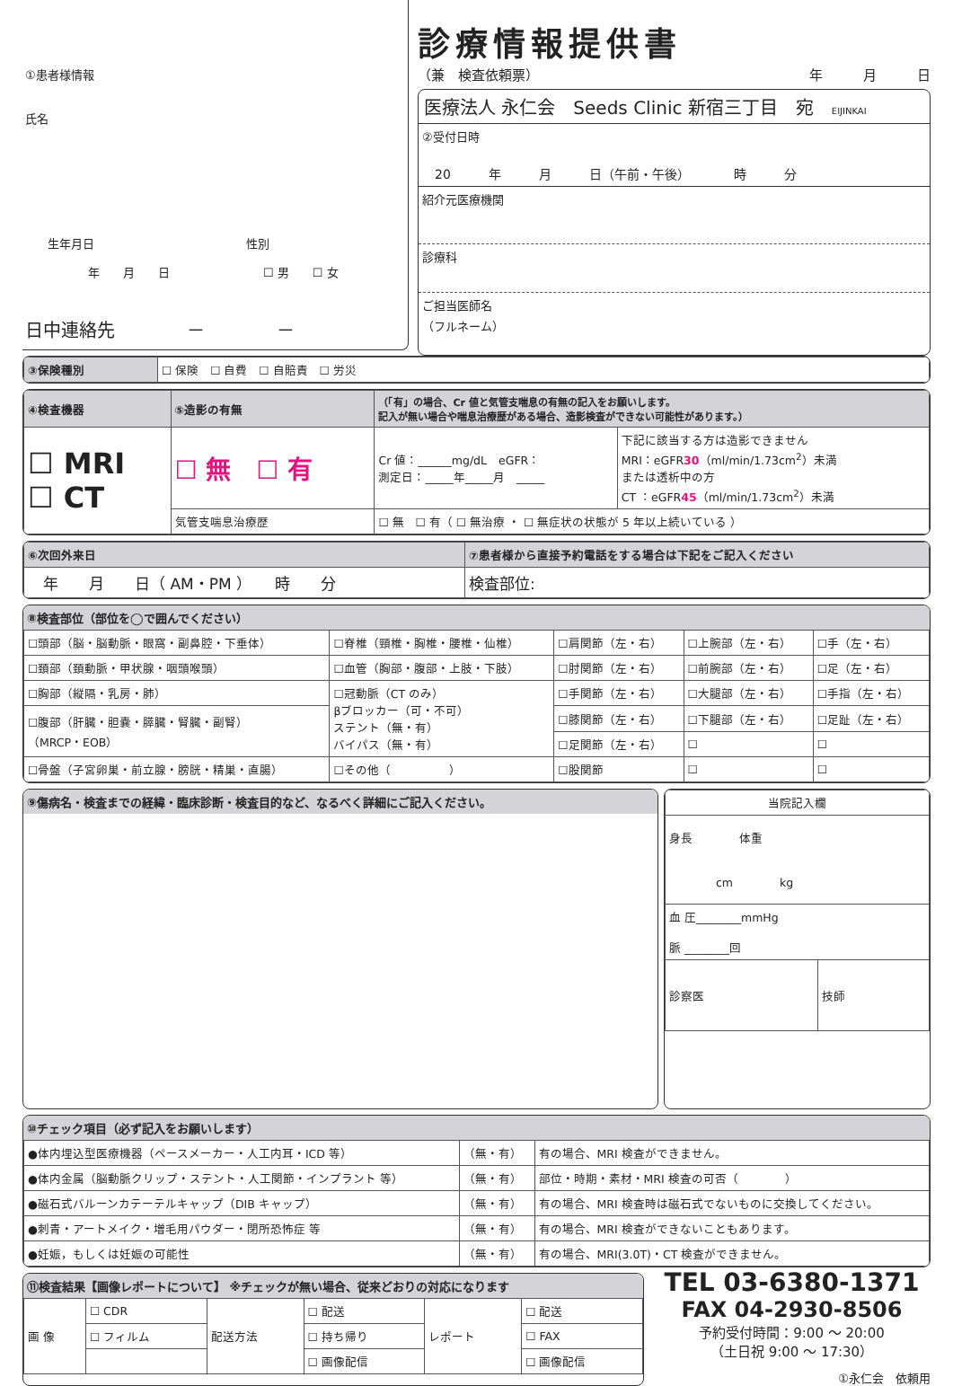①患者様情報
氏名
生年月日　　　　　　　　　　　　　性別
年　　月　　日　　　　　　　　☐ 男　　☐ 女
日中連絡先　　　　－　　　　－
診療情報提供書
（兼　検査依頼票） 年　　　月　　　日
医療法人 永仁会　Seeds Clinic 新宿三丁目　宛　EIJINKAI
②受付日時
20　　　年　　　月　　　日（午前・午後）　　　　時　　　分
紹介元医療機関
診療科
ご担当医師名
（フルネーム）
| ③保険種別 | ☐ 保険 ☐ 自費 ☐ 自賠責 ☐ 労災 |
| ④検査機器 | ⑤造影の有無 | （「有」の場合、Cr 値と気管支喘息の有無の記入をお願いします。 記入が無い場合や喘息治療歴がある場合、造影検査ができない可能性があります。） | |
| --- | --- | --- | --- |
| ☐ MRI ☐ CT | ☐ 無 ☐ 有 | Cr 値：______mg/dL eGFR： 測定日：_____年_____月 _____ | 下記に該当する方は造影できません MRI：eGFR 30 （ml/min/1.73cm<sup>2</sup>）未満 または透析中の方 CT ：eGFR 45 （ml/min/1.73cm<sup>2</sup>）未満 |
| | 気管支喘息治療歴 | ☐ 無 ☐ 有（ ☐ 無治療 ・ ☐ 無症状の状態が 5 年以上続いている ） | |
| ⑥次回外来日 | ⑦患者様から直接予約電話をする場合は下記をご記入ください |
| --- | --- |
| 年 月 日（ AM・PM ） 時 分 | 検査部位: |
⑧検査部位（部位を◯で囲んでください）
| ☐頭部（脳・脳動脈・眼窩・副鼻腔・下垂体） | ☐脊椎（頸椎・胸椎・腰椎・仙椎） | ☐肩関節（左・右） | ☐上腕部（左・右） | ☐手（左・右） |
| ☐頚部（頚動脈・甲状腺・咽頭喉頭） | ☐血管（胸部・腹部・上肢・下肢） | ☐肘関節（左・右） | ☐前腕部（左・右） | ☐足（左・右） |
| ☐胸部（縦隔・乳房・肺） | ☐冠動脈（CT のみ） βブロッカー（可・不可） ステント（無・有） バイパス（無・有） | ☐手関節（左・右） | ☐大腿部（左・右） | ☐手指（左・右） |
| ☐腹部（肝臓・胆嚢・膵臓・腎臓・副腎） （MRCP・EOB） | | ☐膝関節（左・右） | ☐下腿部（左・右） | ☐足趾（左・右） |
| | | ☐足関節（左・右） | ☐ | ☐ |
| ☐骨盤（子宮卵巣・前立腺・膀胱・精巣・直腸） | ☐その他（ ） | ☐股関節 | ☐ | ☐ |
⑨傷病名・検査までの経緯・臨床診断・検査目的など、なるべく詳細にご記入ください。
| 当院記入欄 | |
| 身長 体重 cm kg | |
| 血 圧________mmHg 脈 ________回 | |
| 診察医 | 技師 |
⑩チェック項目（必ず記入をお願いします）
| ●体内埋込型医療機器（ペースメーカー・人工内耳・ICD 等） | （無・有） | 有の場合、MRI 検査ができません。 |
| ●体内金属（脳動脈クリップ・ステント・人工関節・インプラント 等） | （無・有） | 部位・時期・素材・MRI 検査の可否（ ） |
| ●磁石式バルーンカテーテルキャップ（DIB キャップ） | （無・有） | 有の場合、MRI 検査時は磁石式でないものに交換してください。 |
| ●刺青・アートメイク・増毛用パウダー・閉所恐怖症 等 | （無・有） | 有の場合、MRI 検査ができないこともあります。 |
| ●妊娠，もしくは妊娠の可能性 | （無・有） | 有の場合、MRI(3.0T)・CT 検査ができません。 |
⑪検査結果【画像レポートについて】 ※チェックが無い場合、従来どおりの対応になります
| 画 像 | ☐ CDR | 配送方法 | ☐ 配送 | レポート | ☐ 配送 |
| | ☐ フィルム | | ☐ 持ち帰り | | ☐ FAX |
| | | | ☐ 画像配信 | | ☐ 画像配信 |
TEL 03-6380-1371
FAX 04-2930-8506
予約受付時間：9:00 ～ 20:00
（土日祝 9:00 ～ 17:30）
①永仁会　依頼用